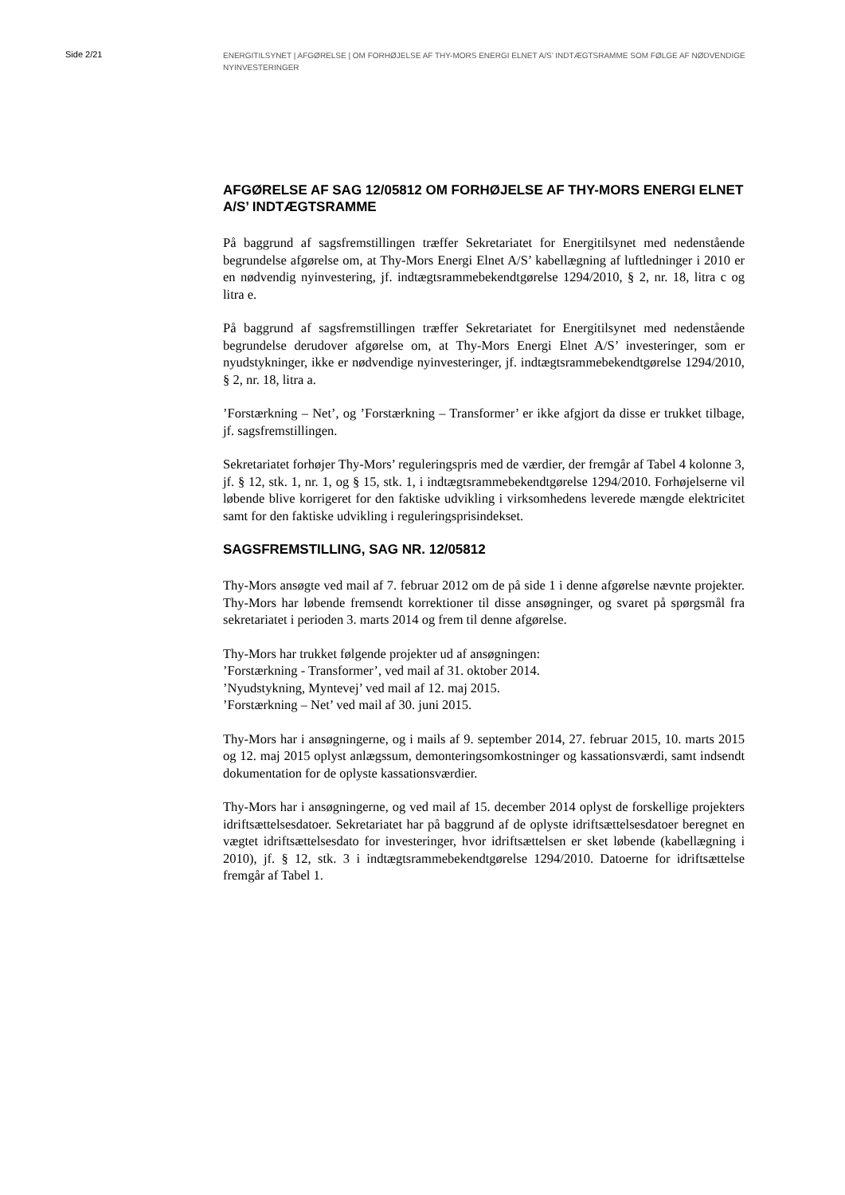Side 2/21
ENERGITILSYNET | AFGØRELSE | OM FORHØJELSE AF THY-MORS ENERGI ELNET A/S’ INDTÆGTSRAMME SOM FØLGE AF NØDVENDIGE NYINVESTERINGER
AFGØRELSE AF SAG 12/05812 OM FORHØJELSE AF THY-MORS ENERGI ELNET A/S’ INDTÆGTSRAMME
På baggrund af sagsfremstillingen træffer Sekretariatet for Energitilsynet med nedenstående begrundelse afgørelse om, at Thy-Mors Energi Elnet A/S’ kabellægning af luftledninger i 2010 er en nødvendig nyinvestering, jf. indtægtsrammebekendtgørelse 1294/2010, § 2, nr. 18, litra c og litra e.
På baggrund af sagsfremstillingen træffer Sekretariatet for Energitilsynet med nedenstående begrundelse derudover afgørelse om, at Thy-Mors Energi Elnet A/S’ investeringer, som er nyudstykninger, ikke er nødvendige nyinvesteringer, jf. indtægtsrammebekendtgørelse 1294/2010, § 2, nr. 18, litra a.
’Forstærkning – Net’, og ’Forstærkning – Transformer’ er ikke afgjort da disse er trukket tilbage, jf. sagsfremstillingen.
Sekretariatet forhøjer Thy-Mors’ reguleringspris med de værdier, der fremgår af Tabel 4 kolonne 3, jf. § 12, stk. 1, nr. 1, og § 15, stk. 1, i indtægtsrammebekendtgørelse 1294/2010. Forhøjelserne vil løbende blive korrigeret for den faktiske udvikling i virksomhedens leverede mængde elektricitet samt for den faktiske udvikling i reguleringsprisindekset.
SAGSFREMSTILLING, SAG NR. 12/05812
Thy-Mors ansøgte ved mail af 7. februar 2012 om de på side 1 i denne afgørelse nævnte projekter. Thy-Mors har løbende fremsendt korrektioner til disse ansøgninger, og svaret på spørgsmål fra sekretariatet i perioden 3. marts 2014 og frem til denne afgørelse.
Thy-Mors har trukket følgende projekter ud af ansøgningen:
’Forstærkning - Transformer’, ved mail af 31. oktober 2014.
’Nyudstykning, Myntevej’ ved mail af 12. maj 2015.
’Forstærkning – Net’ ved mail af 30. juni 2015.
Thy-Mors har i ansøgningerne, og i mails af 9. september 2014, 27. februar 2015, 10. marts 2015 og 12. maj 2015 oplyst anlægssum, demonteringsomkostninger og kassationsværdi, samt indsendt dokumentation for de oplyste kassationsværdier.
Thy-Mors har i ansøgningerne, og ved mail af 15. december 2014 oplyst de forskellige projekters idriftsættelsesdatoer. Sekretariatet har på baggrund af de oplyste idriftsættelsesdatoer beregnet en vægtet idriftsættelsesdato for investeringer, hvor idriftsættelsen er sket løbende (kabellægning i 2010), jf. § 12, stk. 3 i indtægtsrammebekendtgørelse 1294/2010. Datoerne for idriftsættelse fremgår af Tabel 1.